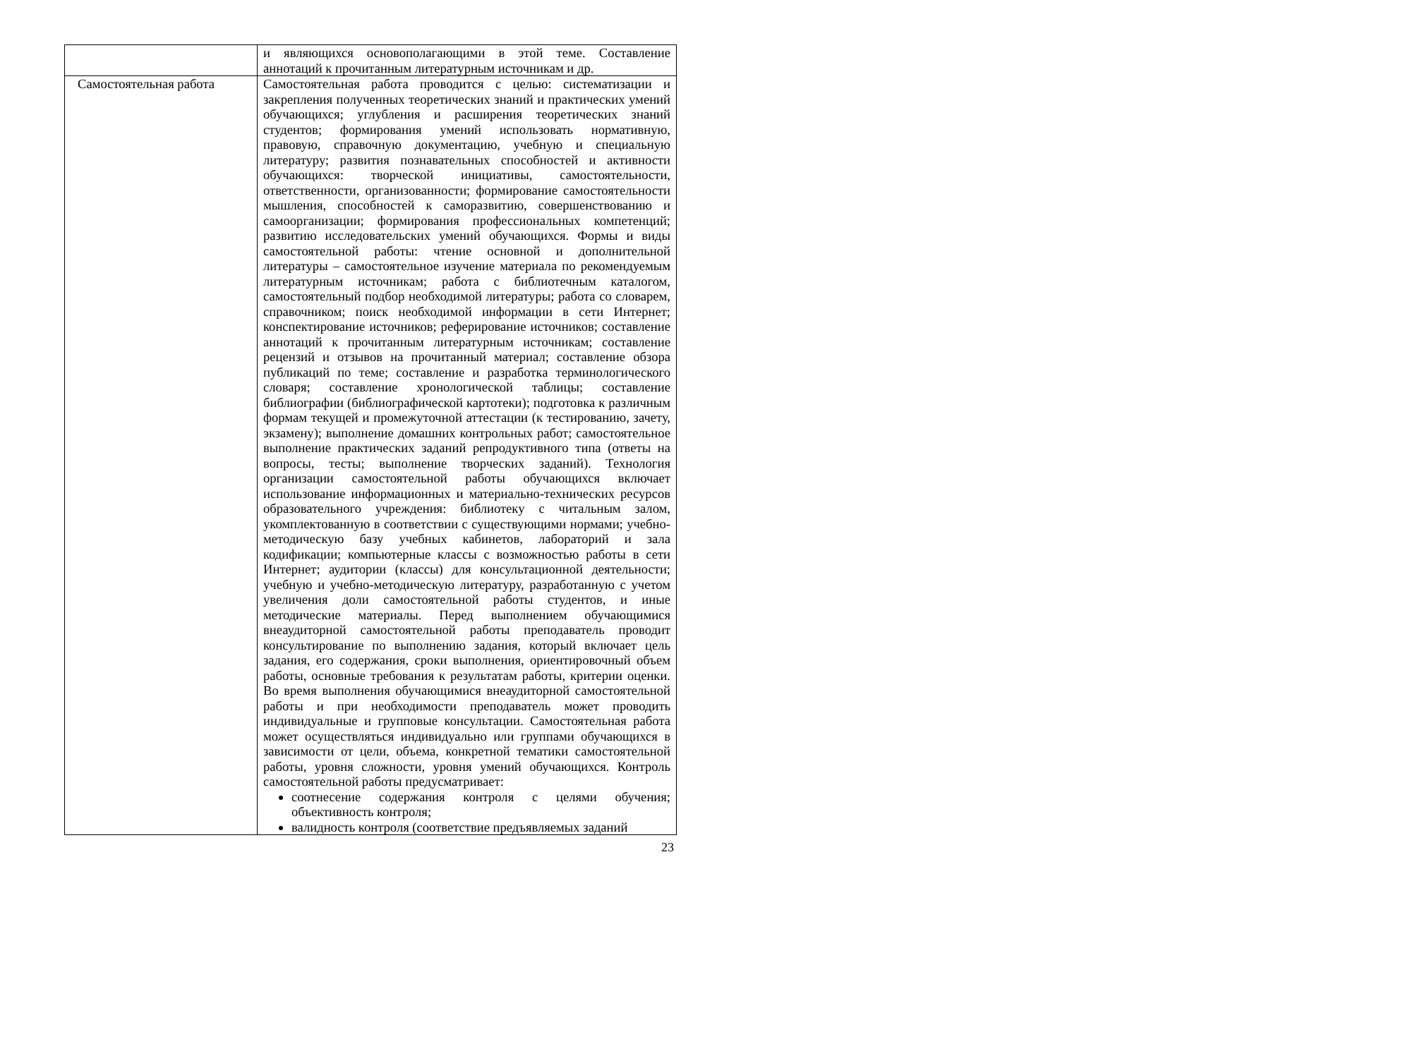| | и являющихся основополагающими в этой теме. Составление аннотаций к прочитанным литературным источникам и др. |
| Самостоятельная работа | Самостоятельная работа проводится с целью: систематизации и закрепления полученных теоретических знаний и практических умений обучающихся; углубления и расширения теоретических знаний студентов; формирования умений использовать нормативную, правовую, справочную документацию, учебную и специальную литературу; развития познавательных способностей и активности обучающихся: творческой инициативы, самостоятельности, ответственности, организованности; формирование самостоятельности мышления, способностей к саморазвитию, совершенствованию и самоорганизации; формирования профессиональных компетенций; развитию исследовательских умений обучающихся. Формы и виды самостоятельной работы: чтение основной и дополнительной литературы – самостоятельное изучение материала по рекомендуемым литературным источникам; работа с библиотечным каталогом, самостоятельный подбор необходимой литературы; работа со словарем, справочником; поиск необходимой информации в сети Интернет; конспектирование источников; реферирование источников; составление аннотаций к прочитанным литературным источникам; составление рецензий и отзывов на прочитанный материал; составление обзора публикаций по теме; составление и разработка терминологического словаря; составление хронологической таблицы; составление библиографии (библиографической картотеки); подготовка к различным формам текущей и промежуточной аттестации (к тестированию, зачету, экзамену); выполнение домашних контрольных работ; самостоятельное выполнение практических заданий репродуктивного типа (ответы на вопросы, тесты; выполнение творческих заданий). Технология организации самостоятельной работы обучающихся включает использование информационных и материально-технических ресурсов образовательного учреждения: библиотеку с читальным залом, укомплектованную в соответствии с существующими нормами; учебно-методическую базу учебных кабинетов, лабораторий и зала кодификации; компьютерные классы с возможностью работы в сети Интернет; аудитории (классы) для консультационной деятельности; учебную и учебно-методическую литературу, разработанную с учетом увеличения доли самостоятельной работы студентов, и иные методические материалы. Перед выполнением обучающимися внеаудиторной самостоятельной работы преподаватель проводит консультирование по выполнению задания, который включает цель задания, его содержания, сроки выполнения, ориентировочный объем работы, основные требования к результатам работы, критерии оценки. Во время выполнения обучающимися внеаудиторной самостоятельной работы и при необходимости преподаватель может проводить индивидуальные и групповые консультации. Самостоятельная работа может осуществляться индивидуально или группами обучающихся в зависимости от цели, объема, конкретной тематики самостоятельной работы, уровня сложности, уровня умений обучающихся. Контроль самостоятельной работы предусматривает: соотнесение содержания контроля с целями обучения; объективность контроля; валидность контроля (соответствие предъявляемых заданий |
23